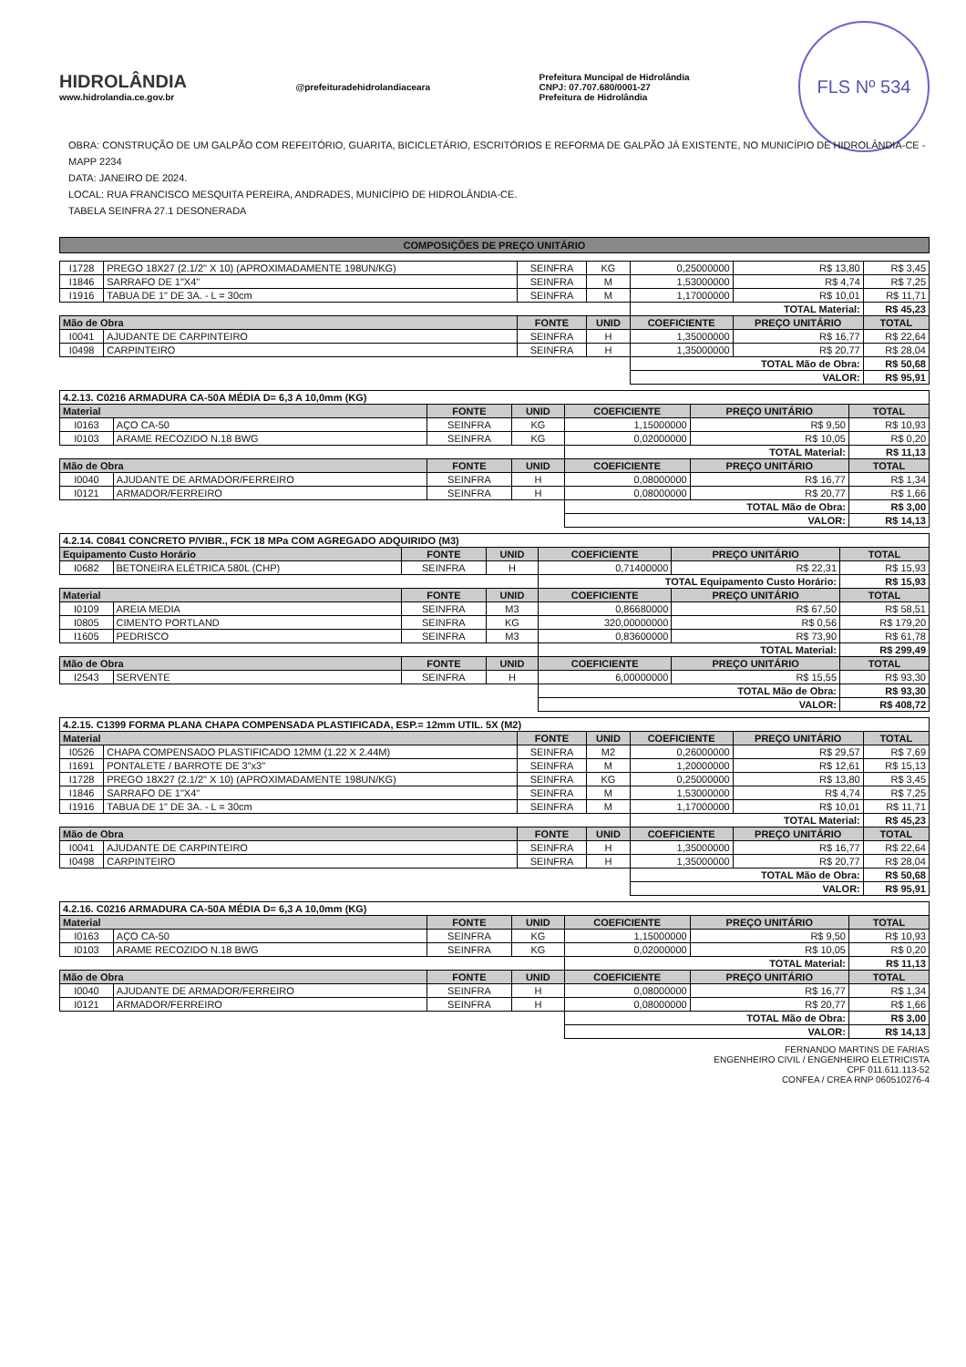HIDROLÂNDIA
www.hidrolandia.ce.gov.br
@prefeituradehidrolandiaceara
Prefeitura Muncipal de Hidrolândia
CNPJ: 07.707.680/0001-27
Prefeitura de Hidrolândia
FLS Nº 534
OBRA: CONSTRUÇÃO DE UM GALPÃO COM REFEITÓRIO, GUARITA, BICICLETÁRIO, ESCRITÓRIOS E REFORMA DE GALPÃO JÁ EXISTENTE, NO MUNICÍPIO DE HIDROLÂNDIA-CE - MAPP 2234
DATA: JANEIRO DE 2024.
LOCAL: RUA FRANCISCO MESQUITA PEREIRA, ANDRADES, MUNICÍPIO DE HIDROLÂNDIA-CE.
TABELA SEINFRA 27.1 DESONERADA
COMPOSIÇÕES DE PREÇO UNITÁRIO
| I1728 | PREGO 18X27 (2.1/2" X 10) (APROXIMADAMENTE 198UN/KG) | SEINFRA | KG | 0,25000000 | R$ 13,80 | R$ 3,45 |
| I1846 | SARRAFO DE 1"X4" | SEINFRA | M | 1,53000000 | R$ 4,74 | R$ 7,25 |
| I1916 | TABUA DE 1" DE 3A. - L = 30cm | SEINFRA | M | 1,17000000 | R$ 10,01 | R$ 11,71 |
| | | | | TOTAL Material: | | R$ 45,23 |
| Mão de Obra | | FONTE | UNID | COEFICIENTE | PREÇO UNITÁRIO | TOTAL |
| I0041 | AJUDANTE DE CARPINTEIRO | SEINFRA | H | 1,35000000 | R$ 16,77 | R$ 22,64 |
| I0498 | CARPINTEIRO | SEINFRA | H | 1,35000000 | R$ 20,77 | R$ 28,04 |
| | | | | TOTAL Mão de Obra: | | R$ 50,68 |
| | | | | VALOR: | | R$ 95,91 |
| 4.2.13. C0216 ARMADURA CA-50A MÉDIA D= 6,3 A 10,0mm (KG) | | | | | | |
| Material | | FONTE | UNID | COEFICIENTE | PREÇO UNITÁRIO | TOTAL |
| I0163 | AÇO CA-50 | SEINFRA | KG | 1,15000000 | R$ 9,50 | R$ 10,93 |
| I0103 | ARAME RECOZIDO N.18 BWG | SEINFRA | KG | 0,02000000 | R$ 10,05 | R$ 0,20 |
| | | | | TOTAL Material: | | R$ 11,13 |
| Mão de Obra | | FONTE | UNID | COEFICIENTE | PREÇO UNITÁRIO | TOTAL |
| I0040 | AJUDANTE DE ARMADOR/FERREIRO | SEINFRA | H | 0,08000000 | R$ 16,77 | R$ 1,34 |
| I0121 | ARMADOR/FERREIRO | SEINFRA | H | 0,08000000 | R$ 20,77 | R$ 1,66 |
| | | | | TOTAL Mão de Obra: | | R$ 3,00 |
| | | | | VALOR: | | R$ 14,13 |
| 4.2.14. C0841 CONCRETO P/VIBR., FCK 18 MPa COM AGREGADO ADQUIRIDO (M3) | | | | | | |
| Equipamento Custo Horário | | FONTE | UNID | COEFICIENTE | PREÇO UNITÁRIO | TOTAL |
| I0682 | BETONEIRA ELÉTRICA 580L (CHP) | SEINFRA | H | 0,71400000 | R$ 22,31 | R$ 15,93 |
| | | | | TOTAL Equipamento Custo Horário: | | R$ 15,93 |
| Material | | FONTE | UNID | COEFICIENTE | PREÇO UNITÁRIO | TOTAL |
| I0109 | AREIA MEDIA | SEINFRA | M3 | 0,86680000 | R$ 67,50 | R$ 58,51 |
| I0805 | CIMENTO PORTLAND | SEINFRA | KG | 320,00000000 | R$ 0,56 | R$ 179,20 |
| I1605 | PEDRISCO | SEINFRA | M3 | 0,83600000 | R$ 73,90 | R$ 61,78 |
| | | | | TOTAL Material: | | R$ 299,49 |
| Mão de Obra | | FONTE | UNID | COEFICIENTE | PREÇO UNITÁRIO | TOTAL |
| I2543 | SERVENTE | SEINFRA | H | 6,00000000 | R$ 15,55 | R$ 93,30 |
| | | | | TOTAL Mão de Obra: | | R$ 93,30 |
| | | | | VALOR: | | R$ 408,72 |
| 4.2.15. C1399 FORMA PLANA CHAPA COMPENSADA PLASTIFICADA, ESP.= 12mm UTIL. 5X (M2) | | | | | | |
| Material | | FONTE | UNID | COEFICIENTE | PREÇO UNITÁRIO | TOTAL |
| I0526 | CHAPA COMPENSADO PLASTIFICADO 12MM (1.22 X 2.44M) | SEINFRA | M2 | 0,26000000 | R$ 29,57 | R$ 7,69 |
| I1691 | PONTALETE / BARROTE DE 3"x3" | SEINFRA | M | 1,20000000 | R$ 12,61 | R$ 15,13 |
| I1728 | PREGO 18X27 (2.1/2" X 10) (APROXIMADAMENTE 198UN/KG) | SEINFRA | KG | 0,25000000 | R$ 13,80 | R$ 3,45 |
| I1846 | SARRAFO DE 1"X4" | SEINFRA | M | 1,53000000 | R$ 4,74 | R$ 7,25 |
| I1916 | TABUA DE 1" DE 3A. - L = 30cm | SEINFRA | M | 1,17000000 | R$ 10,01 | R$ 11,71 |
| | | | | TOTAL Material: | | R$ 45,23 |
| Mão de Obra | | FONTE | UNID | COEFICIENTE | PREÇO UNITÁRIO | TOTAL |
| I0041 | AJUDANTE DE CARPINTEIRO | SEINFRA | H | 1,35000000 | R$ 16,77 | R$ 22,64 |
| I0498 | CARPINTEIRO | SEINFRA | H | 1,35000000 | R$ 20,77 | R$ 28,04 |
| | | | | TOTAL Mão de Obra: | | R$ 50,68 |
| | | | | VALOR: | | R$ 95,91 |
| 4.2.16. C0216 ARMADURA CA-50A MÉDIA D= 6,3 A 10,0mm (KG) | | | | | | |
| Material | | FONTE | UNID | COEFICIENTE | PREÇO UNITÁRIO | TOTAL |
| I0163 | AÇO CA-50 | SEINFRA | KG | 1,15000000 | R$ 9,50 | R$ 10,93 |
| I0103 | ARAME RECOZIDO N.18 BWG | SEINFRA | KG | 0,02000000 | R$ 10,05 | R$ 0,20 |
| | | | | TOTAL Material: | | R$ 11,13 |
| Mão de Obra | | FONTE | UNID | COEFICIENTE | PREÇO UNITÁRIO | TOTAL |
| I0040 | AJUDANTE DE ARMADOR/FERREIRO | SEINFRA | H | 0,08000000 | R$ 16,77 | R$ 1,34 |
| I0121 | ARMADOR/FERREIRO | SEINFRA | H | 0,08000000 | R$ 20,77 | R$ 1,66 |
| | | | | TOTAL Mão de Obra: | | R$ 3,00 |
| | | | | VALOR: | | R$ 14,13 |
FERNANDO MARTINS DE FARIAS
ENGENHEIRO CIVIL / ENGENHEIRO ELETRICISTA
CPF 011.611.113-52
CONFEA / CREA RNP 060510276-4